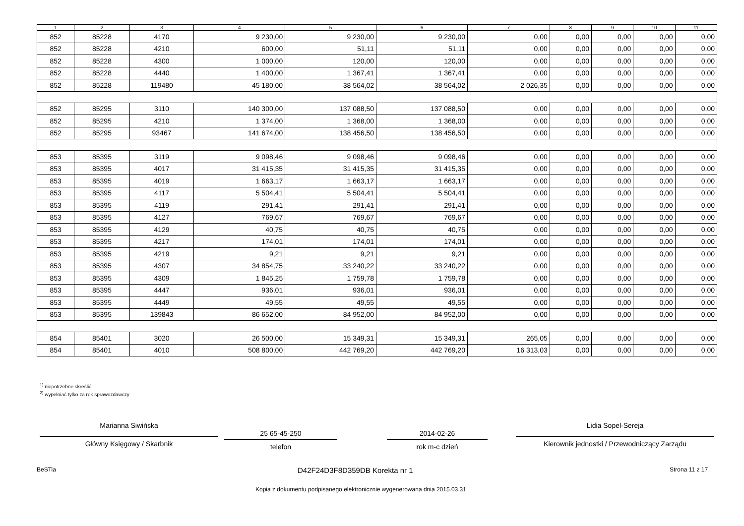| 1 | 2 | 3 | 4 | 5 | 6 | 7 | 8 | 9 | 10 | 11 |
| --- | --- | --- | --- | --- | --- | --- | --- | --- | --- | --- |
| 852 | 85228 | 4170 | 9 230,00 | 9 230,00 | 9 230,00 | 0,00 | 0,00 | 0,00 | 0,00 | 0,00 |
| 852 | 85228 | 4210 | 600,00 | 51,11 | 51,11 | 0,00 | 0,00 | 0,00 | 0,00 | 0,00 |
| 852 | 85228 | 4300 | 1 000,00 | 120,00 | 120,00 | 0,00 | 0,00 | 0,00 | 0,00 | 0,00 |
| 852 | 85228 | 4440 | 1 400,00 | 1 367,41 | 1 367,41 | 0,00 | 0,00 | 0,00 | 0,00 | 0,00 |
| 852 | 85228 | 119480 | 45 180,00 | 38 564,02 | 38 564,02 | 2 026,35 | 0,00 | 0,00 | 0,00 | 0,00 |
| 852 | 85295 | 3110 | 140 300,00 | 137 088,50 | 137 088,50 | 0,00 | 0,00 | 0,00 | 0,00 | 0,00 |
| 852 | 85295 | 4210 | 1 374,00 | 1 368,00 | 1 368,00 | 0,00 | 0,00 | 0,00 | 0,00 | 0,00 |
| 852 | 85295 | 93467 | 141 674,00 | 138 456,50 | 138 456,50 | 0,00 | 0,00 | 0,00 | 0,00 | 0,00 |
| 853 | 85395 | 3119 | 9 098,46 | 9 098,46 | 9 098,46 | 0,00 | 0,00 | 0,00 | 0,00 | 0,00 |
| 853 | 85395 | 4017 | 31 415,35 | 31 415,35 | 31 415,35 | 0,00 | 0,00 | 0,00 | 0,00 | 0,00 |
| 853 | 85395 | 4019 | 1 663,17 | 1 663,17 | 1 663,17 | 0,00 | 0,00 | 0,00 | 0,00 | 0,00 |
| 853 | 85395 | 4117 | 5 504,41 | 5 504,41 | 5 504,41 | 0,00 | 0,00 | 0,00 | 0,00 | 0,00 |
| 853 | 85395 | 4119 | 291,41 | 291,41 | 291,41 | 0,00 | 0,00 | 0,00 | 0,00 | 0,00 |
| 853 | 85395 | 4127 | 769,67 | 769,67 | 769,67 | 0,00 | 0,00 | 0,00 | 0,00 | 0,00 |
| 853 | 85395 | 4129 | 40,75 | 40,75 | 40,75 | 0,00 | 0,00 | 0,00 | 0,00 | 0,00 |
| 853 | 85395 | 4217 | 174,01 | 174,01 | 174,01 | 0,00 | 0,00 | 0,00 | 0,00 | 0,00 |
| 853 | 85395 | 4219 | 9,21 | 9,21 | 9,21 | 0,00 | 0,00 | 0,00 | 0,00 | 0,00 |
| 853 | 85395 | 4307 | 34 854,75 | 33 240,22 | 33 240,22 | 0,00 | 0,00 | 0,00 | 0,00 | 0,00 |
| 853 | 85395 | 4309 | 1 845,25 | 1 759,78 | 1 759,78 | 0,00 | 0,00 | 0,00 | 0,00 | 0,00 |
| 853 | 85395 | 4447 | 936,01 | 936,01 | 936,01 | 0,00 | 0,00 | 0,00 | 0,00 | 0,00 |
| 853 | 85395 | 4449 | 49,55 | 49,55 | 49,55 | 0,00 | 0,00 | 0,00 | 0,00 | 0,00 |
| 853 | 85395 | 139843 | 86 652,00 | 84 952,00 | 84 952,00 | 0,00 | 0,00 | 0,00 | 0,00 | 0,00 |
| 854 | 85401 | 3020 | 26 500,00 | 15 349,31 | 15 349,31 | 265,05 | 0,00 | 0,00 | 0,00 | 0,00 |
| 854 | 85401 | 4010 | 508 800,00 | 442 769,20 | 442 769,20 | 16 313,03 | 0,00 | 0,00 | 0,00 | 0,00 |
<sup>1)</sup> niepotrzebne skreślić
<sup>2)</sup> wypełniać tylko za rok sprawozdawczy
Marianna Siwińska
Główny Księgowy / Skarbnik
25 65-45-250
telefon
2014-02-26
rok m-c dzień
Lidia Sopel-Sereja
Kierownik jednostki / Przewodniczący Zarządu
BeSTia D42F24D3F8D359DB Korekta nr 1 Strona 11 z 17
Kopia z dokumentu podpisanego elektronicznie wygenerowana dnia 2015.03.31